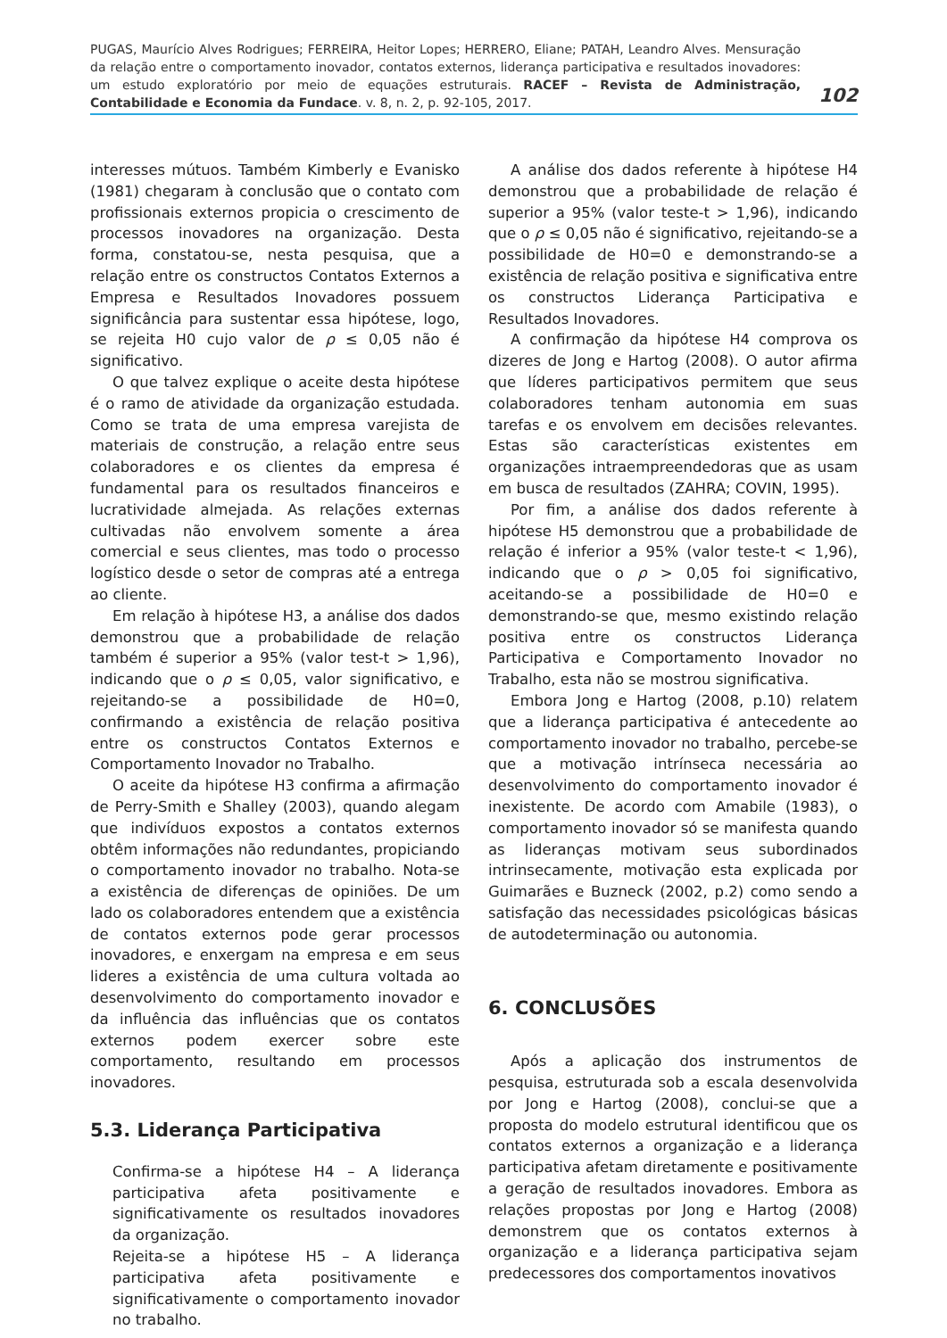PUGAS, Maurício Alves Rodrigues; FERREIRA, Heitor Lopes; HERRERO, Eliane; PATAH, Leandro Alves. Mensuração da relação entre o comportamento inovador, contatos externos, liderança participativa e resultados inovadores: um estudo exploratório por meio de equações estruturais. RACEF – Revista de Administração, Contabilidade e Economia da Fundace. v. 8, n. 2, p. 92-105, 2017.
102
interesses mútuos. Também Kimberly e Evanisko (1981) chegaram à conclusão que o contato com profissionais externos propicia o crescimento de processos inovadores na organização. Desta forma, constatou-se, nesta pesquisa, que a relação entre os constructos Contatos Externos a Empresa e Resultados Inovadores possuem significância para sustentar essa hipótese, logo, se rejeita H0 cujo valor de ρ ≤ 0,05 não é significativo.
O que talvez explique o aceite desta hipótese é o ramo de atividade da organização estudada. Como se trata de uma empresa varejista de materiais de construção, a relação entre seus colaboradores e os clientes da empresa é fundamental para os resultados financeiros e lucratividade almejada. As relações externas cultivadas não envolvem somente a área comercial e seus clientes, mas todo o processo logístico desde o setor de compras até a entrega ao cliente.
Em relação à hipótese H3, a análise dos dados demonstrou que a probabilidade de relação também é superior a 95% (valor test-t > 1,96), indicando que o ρ ≤ 0,05, valor significativo, e rejeitando-se a possibilidade de H0=0, confirmando a existência de relação positiva entre os constructos Contatos Externos e Comportamento Inovador no Trabalho.
O aceite da hipótese H3 confirma a afirmação de Perry-Smith e Shalley (2003), quando alegam que indivíduos expostos a contatos externos obtêm informações não redundantes, propiciando o comportamento inovador no trabalho. Nota-se a existência de diferenças de opiniões. De um lado os colaboradores entendem que a existência de contatos externos pode gerar processos inovadores, e enxergam na empresa e em seus lideres a existência de uma cultura voltada ao desenvolvimento do comportamento inovador e da influência das influências que os contatos externos podem exercer sobre este comportamento, resultando em processos inovadores.
5.3. Liderança Participativa
Confirma-se a hipótese H4 – A liderança participativa afeta positivamente e significativamente os resultados inovadores da organização.
Rejeita-se a hipótese H5 – A liderança participativa afeta positivamente e significativamente o comportamento inovador no trabalho.
A análise dos dados referente à hipótese H4 demonstrou que a probabilidade de relação é superior a 95% (valor teste-t > 1,96), indicando que o ρ ≤ 0,05 não é significativo, rejeitando-se a possibilidade de H0=0 e demonstrando-se a existência de relação positiva e significativa entre os constructos Liderança Participativa e Resultados Inovadores.
A confirmação da hipótese H4 comprova os dizeres de Jong e Hartog (2008). O autor afirma que líderes participativos permitem que seus colaboradores tenham autonomia em suas tarefas e os envolvem em decisões relevantes. Estas são características existentes em organizações intraempreendedoras que as usam em busca de resultados (ZAHRA; COVIN, 1995).
Por fim, a análise dos dados referente à hipótese H5 demonstrou que a probabilidade de relação é inferior a 95% (valor teste-t < 1,96), indicando que o ρ > 0,05 foi significativo, aceitando-se a possibilidade de H0=0 e demonstrando-se que, mesmo existindo relação positiva entre os constructos Liderança Participativa e Comportamento Inovador no Trabalho, esta não se mostrou significativa.
Embora Jong e Hartog (2008, p.10) relatem que a liderança participativa é antecedente ao comportamento inovador no trabalho, percebe-se que a motivação intrínseca necessária ao desenvolvimento do comportamento inovador é inexistente. De acordo com Amabile (1983), o comportamento inovador só se manifesta quando as lideranças motivam seus subordinados intrinsecamente, motivação esta explicada por Guimarães e Buzneck (2002, p.2) como sendo a satisfação das necessidades psicológicas básicas de autodeterminação ou autonomia.
6. CONCLUSÕES
Após a aplicação dos instrumentos de pesquisa, estruturada sob a escala desenvolvida por Jong e Hartog (2008), conclui-se que a proposta do modelo estrutural identificou que os contatos externos a organização e a liderança participativa afetam diretamente e positivamente a geração de resultados inovadores. Embora as relações propostas por Jong e Hartog (2008) demonstrem que os contatos externos à organização e a liderança participativa sejam predecessores dos comportamentos inovativos